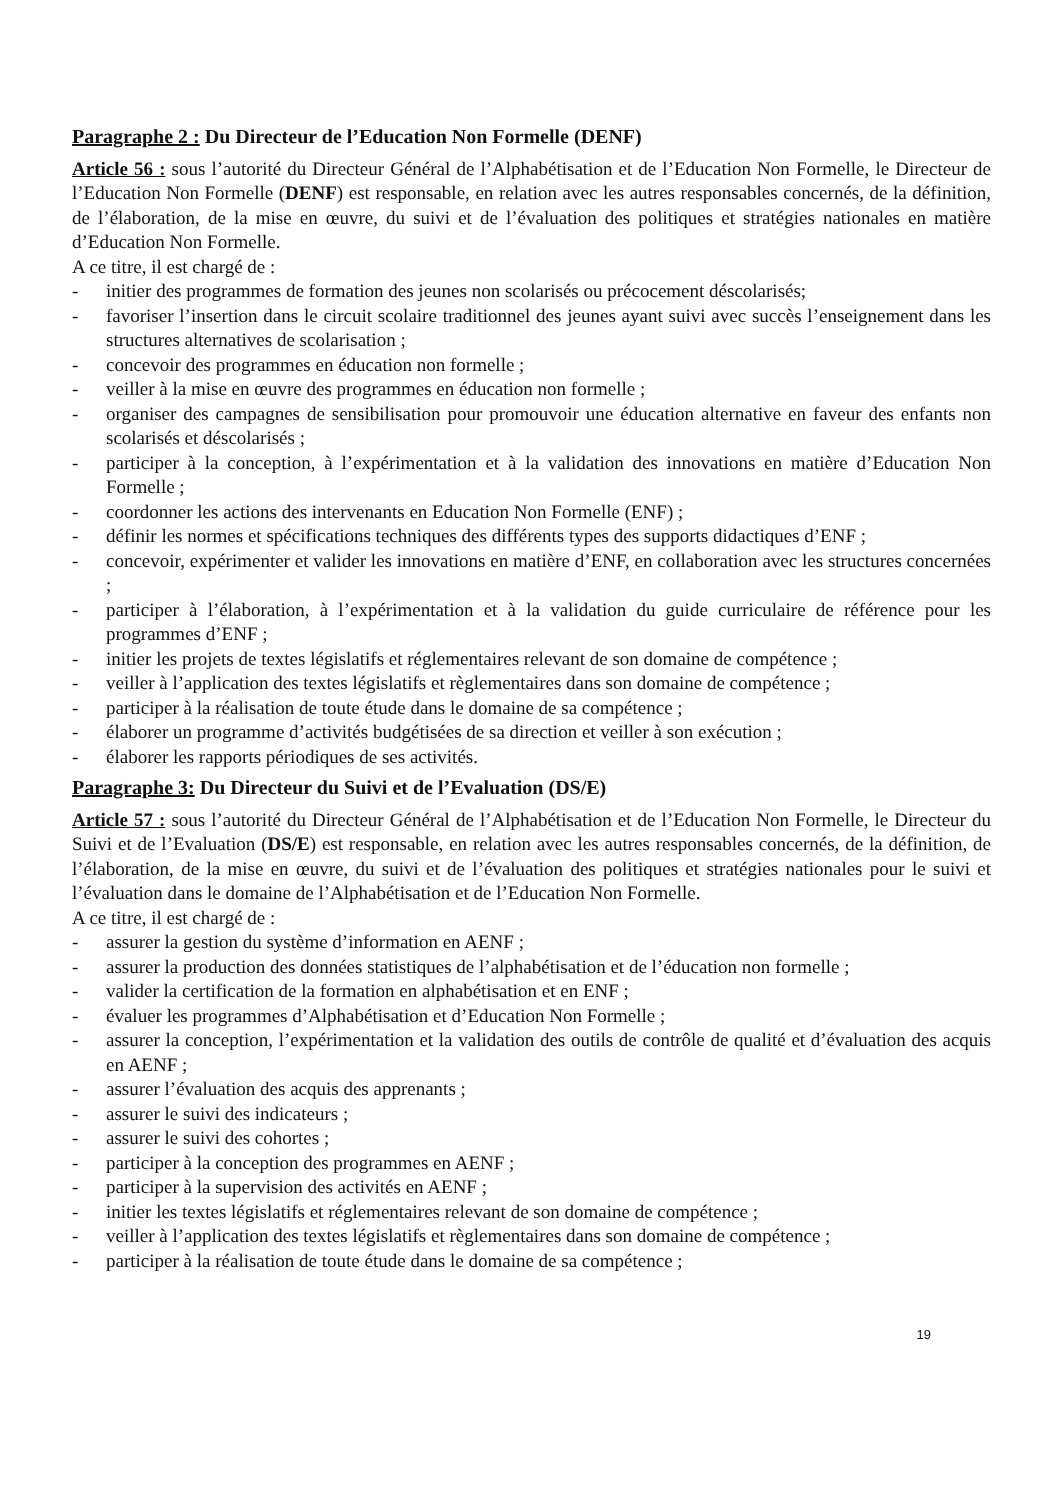Paragraphe 2 : Du Directeur de l’Education Non Formelle (DENF)
Article 56 : sous l’autorité du Directeur Général de l’Alphabétisation et de l’Education Non Formelle, le Directeur de l’Education Non Formelle (DENF) est responsable, en relation avec les autres responsables concernés, de la définition, de l’élaboration, de la mise en œuvre, du suivi et de l’évaluation des politiques et stratégies nationales en matière d’Education Non Formelle.
A ce titre, il est chargé de :
- initier des programmes de formation des jeunes non scolarisés ou précocement déscolarisés;
- favoriser l’insertion dans le circuit scolaire traditionnel des jeunes ayant suivi avec succès l’enseignement dans les structures alternatives de scolarisation ;
- concevoir des programmes en éducation non formelle ;
- veiller à la mise en œuvre des programmes en éducation non formelle ;
- organiser des campagnes de sensibilisation pour promouvoir une éducation alternative en faveur des enfants non scolarisés et déscolarisés ;
- participer à la conception, à l’expérimentation et à la validation des innovations en matière d’Education Non Formelle ;
- coordonner les actions des intervenants en Education Non Formelle (ENF) ;
- définir les normes et spécifications techniques des différents types des supports didactiques d’ENF ;
- concevoir, expérimenter et valider les innovations en matière d’ENF, en collaboration avec les structures concernées ;
- participer à l’élaboration, à l’expérimentation et à la validation du guide curriculaire de référence pour les programmes d’ENF ;
- initier les projets de textes législatifs et réglementaires relevant de son domaine de compétence ;
- veiller à l’application des textes législatifs et règlementaires dans son domaine de compétence ;
- participer à la réalisation de toute étude dans le domaine de sa compétence ;
- élaborer un programme d’activités budgétisées de sa direction et veiller à son exécution ;
- élaborer les rapports périodiques de ses activités.
Paragraphe 3: Du Directeur du Suivi et de l’Evaluation (DS/E)
Article 57 : sous l’autorité du Directeur Général de l’Alphabétisation et de l’Education Non Formelle, le Directeur du Suivi et de l’Evaluation (DS/E) est responsable, en relation avec les autres responsables concernés, de la définition, de l’élaboration, de la mise en œuvre, du suivi et de l’évaluation des politiques et stratégies nationales pour le suivi et l’évaluation dans le domaine de l’Alphabétisation et de l’Education Non Formelle.
A ce titre, il est chargé de :
- assurer la gestion du système d’information en AENF ;
- assurer la production des données statistiques de l’alphabétisation et de l’éducation non formelle ;
- valider la certification de la formation en alphabétisation et en ENF ;
- évaluer les programmes d’Alphabétisation et d’Education Non Formelle ;
- assurer la conception, l’expérimentation et la validation des outils de contrôle de qualité et d’évaluation des acquis en AENF ;
- assurer l’évaluation des acquis des apprenants ;
- assurer le suivi des indicateurs ;
- assurer le suivi des cohortes ;
- participer à la conception des programmes en AENF ;
- participer à la supervision des activités en AENF ;
- initier les textes législatifs et réglementaires relevant de son domaine de compétence ;
- veiller à l’application des textes législatifs et règlementaires dans son domaine de compétence ;
- participer à la réalisation de toute étude dans le domaine de sa compétence ;
19